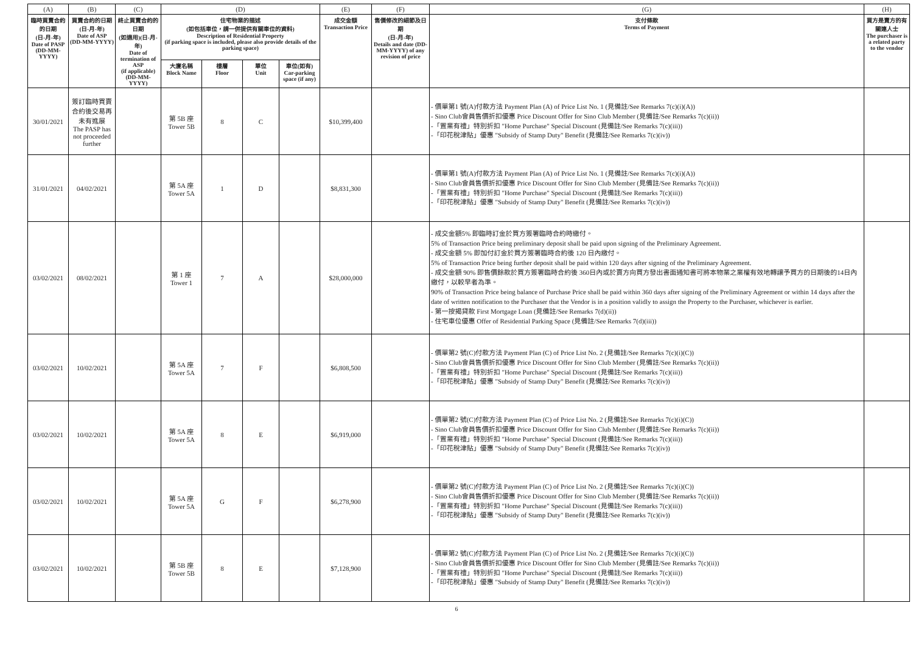| (A) | (B) | (C) | (D) | | | | (E) | (F) | (G) | (H) |
| 臨時買賣合約的日期 (日-月-年) Date of PASP (DD-MM-YYYY) | 買賣合約的日期 (日-月-年) Date of ASP (DD-MM-YYYY) | 終止買賣合約的日期 (如適用)(日-月-年) Date of termination of ASP (if applicable) (DD-MM-YYYY) | 住宅物業的描述 (如包括車位，請一併提供有關車位的資料) Description of Residential Property (if parking space is included, please also provide details of the parking space) | | | | 成交金額 Transaction Price | 售價修改的細節及日期 (日-月-年) Details and date (DD-MM-YYYY) of any revision of price | 支付條款 Terms of Payment | 買方是賣方的有關連人士 The purchaser is a related party to the vendor |
| | | | 大廈名稱 Block Name | 樓層 Floor | 單位 Unit | 車位(如有) Car-parking space (if any) | | | | |
| 30/01/2021 | 簽訂臨時買賣合約後交易再未有進展 The PASP has not proceeded further | | 第 5B 座 Tower 5B | 8 | C | | $10,399,400 | | - 價單第1 號(A)付款方法 Payment Plan (A) of Price List No. 1 (見備註/See Remarks 7(c)(i)(A)) - Sino Club會員售價折扣優惠 Price Discount Offer for Sino Club Member (見備註/See Remarks 7(c)(ii)) -「置業有禮」特別折扣 "Home Purchase" Special Discount (見備註/See Remarks 7(c)(iii)) -「印花稅津貼」優惠 "Subsidy of Stamp Duty" Benefit (見備註/See Remarks 7(c)(iv)) | |
| 31/01/2021 | 04/02/2021 | | 第 5A 座 Tower 5A | 1 | D | | $8,831,300 | | - 價單第1 號(A)付款方法 Payment Plan (A) of Price List No. 1 (見備註/See Remarks 7(c)(i)(A)) - Sino Club會員售價折扣優惠 Price Discount Offer for Sino Club Member (見備註/See Remarks 7(c)(ii)) -「置業有禮」特別折扣 "Home Purchase" Special Discount (見備註/See Remarks 7(c)(iii)) -「印花稅津貼」優惠 "Subsidy of Stamp Duty" Benefit (見備註/See Remarks 7(c)(iv)) | |
| 03/02/2021 | 08/02/2021 | | 第 1 座 Tower 1 | 7 | A | | $28,000,000 | | - 成交金額5% 即臨時訂金於買方簽署臨時合約時繳付。 5% of Transaction Price being preliminary deposit shall be paid upon signing of the Preliminary Agreement. - 成交金額 5% 即加付訂金於買方簽署臨時合約後 120 日內繳付。 5% of Transaction Price being further deposit shall be paid within 120 days after signing of the Preliminary Agreement. - 成交金額 90% 即售價餘款於買方簽署臨時合約後 360日內或於賣方向買方發出書面通知書可將本物業之業權有效地轉讓予買方的日期後的14日內繳付，以較早者為準。 90% of Transaction Price being balance of Purchase Price shall be paid within 360 days after signing of the Preliminary Agreement or within 14 days after the date of written notification to the Purchaser that the Vendor is in a position validly to assign the Property to the Purchaser, whichever is earlier. - 第一按揭貸款 First Mortgage Loan (見備註/See Remarks 7(d)(ii)) - 住宅車位優惠 Offer of Residential Parking Space (見備註/See Remarks 7(d)(iii)) | |
| 03/02/2021 | 10/02/2021 | | 第 5A 座 Tower 5A | 7 | F | | $6,808,500 | | - 價單第2 號(C)付款方法 Payment Plan (C) of Price List No. 2 (見備註/See Remarks 7(c)(i)(C)) - Sino Club會員售價折扣優惠 Price Discount Offer for Sino Club Member (見備註/See Remarks 7(c)(ii)) -「置業有禮」特別折扣 "Home Purchase" Special Discount (見備註/See Remarks 7(c)(iii)) -「印花稅津貼」優惠 "Subsidy of Stamp Duty" Benefit (見備註/See Remarks 7(c)(iv)) | |
| 03/02/2021 | 10/02/2021 | | 第 5A 座 Tower 5A | 8 | E | | $6,919,000 | | - 價單第2 號(C)付款方法 Payment Plan (C) of Price List No. 2 (見備註/See Remarks 7(c)(i)(C)) - Sino Club會員售價折扣優惠 Price Discount Offer for Sino Club Member (見備註/See Remarks 7(c)(ii)) -「置業有禮」特別折扣 "Home Purchase" Special Discount (見備註/See Remarks 7(c)(iii)) -「印花稅津貼」優惠 "Subsidy of Stamp Duty" Benefit (見備註/See Remarks 7(c)(iv)) | |
| 03/02/2021 | 10/02/2021 | | 第 5A 座 Tower 5A | G | F | | $6,278,900 | | - 價單第2 號(C)付款方法 Payment Plan (C) of Price List No. 2 (見備註/See Remarks 7(c)(i)(C)) - Sino Club會員售價折扣優惠 Price Discount Offer for Sino Club Member (見備註/See Remarks 7(c)(ii)) -「置業有禮」特別折扣 "Home Purchase" Special Discount (見備註/See Remarks 7(c)(iii)) -「印花稅津貼」優惠 "Subsidy of Stamp Duty" Benefit (見備註/See Remarks 7(c)(iv)) | |
| 03/02/2021 | 10/02/2021 | | 第 5B 座 Tower 5B | 8 | E | | $7,128,900 | | - 價單第2 號(C)付款方法 Payment Plan (C) of Price List No. 2 (見備註/See Remarks 7(c)(i)(C)) - Sino Club會員售價折扣優惠 Price Discount Offer for Sino Club Member (見備註/See Remarks 7(c)(ii)) -「置業有禮」特別折扣 "Home Purchase" Special Discount (見備註/See Remarks 7(c)(iii)) -「印花稅津貼」優惠 "Subsidy of Stamp Duty" Benefit (見備註/See Remarks 7(c)(iv)) | |
6